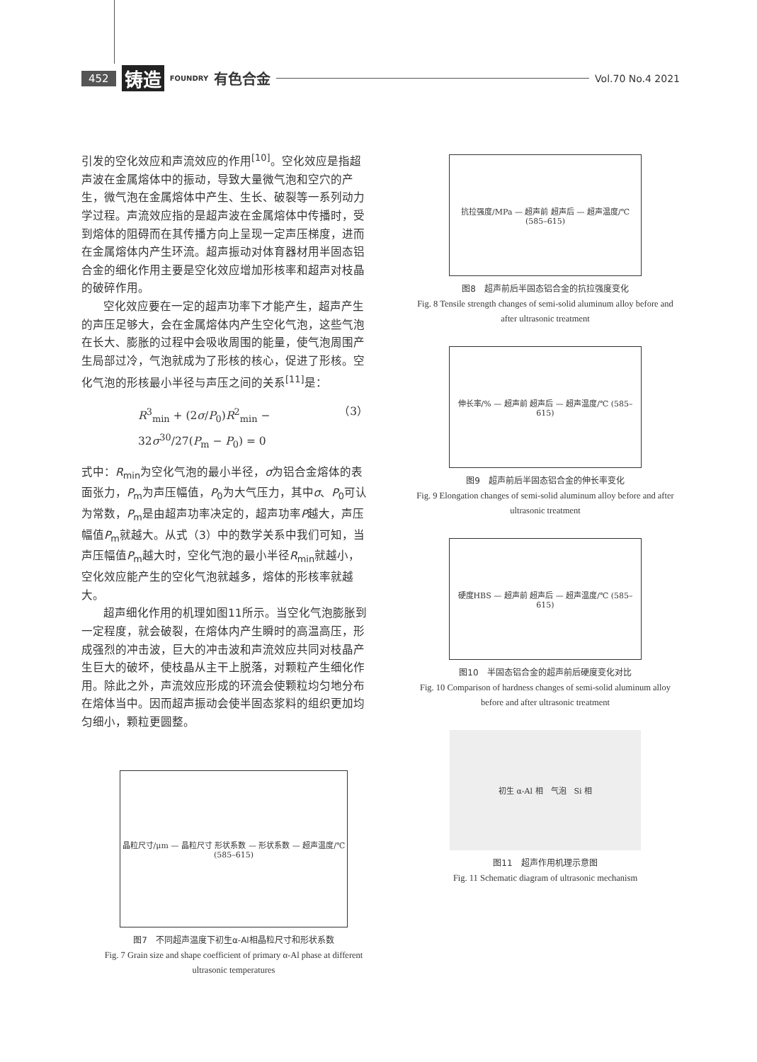452 铸造 FOUNDRY 有色合金 Vol.70 No.4 2021
引发的空化效应和声流效应的作用<sup>[10]</sup>。空化效应是指超声波在金属熔体中的振动，导致大量微气泡和空穴的产生，微气泡在金属熔体中产生、生长、破裂等一系列动力学过程。声流效应指的是超声波在金属熔体中传播时，受到熔体的阻碍而在其传播方向上呈现一定声压梯度，进而在金属熔体内产生环流。超声振动对体育器材用半固态铝合金的细化作用主要是空化效应增加形核率和超声对枝晶的破碎作用。
空化效应要在一定的超声功率下才能产生，超声产生的声压足够大，会在金属熔体内产生空化气泡，这些气泡在长大、膨胀的过程中会吸收周围的能量，使气泡周围产生局部过冷，气泡就成为了形核的核心，促进了形核。空化气泡的形核最小半径与声压之间的关系<sup>[11]</sup>是：
R<sup>3</sup><sub>min</sub> + (2σ/P<sub>0</sub>)R<sup>2</sup><sub>min</sub> − 32σ<sup>30</sup>/27(P<sub>m</sub> − P<sub>0</sub>) = 0 （3）
式中：R<sub>min</sub>为空化气泡的最小半径，σ为铝合金熔体的表面张力，P<sub>m</sub>为声压幅值，P<sub>0</sub>为大气压力，其中σ、P<sub>0</sub>可认为常数，P<sub>m</sub>是由超声功率决定的，超声功率P越大，声压幅值P<sub>m</sub>就越大。从式（3）中的数学关系中我们可知，当声压幅值P<sub>m</sub>越大时，空化气泡的最小半径R<sub>min</sub>就越小，空化效应能产生的空化气泡就越多，熔体的形核率就越大。
超声细化作用的机理如图11所示。当空化气泡膨胀到一定程度，就会破裂，在熔体内产生瞬时的高温高压，形成强烈的冲击波，巨大的冲击波和声流效应共同对枝晶产生巨大的破坏，使枝晶从主干上脱落，对颗粒产生细化作用。除此之外，声流效应形成的环流会使颗粒均匀地分布在熔体当中。因而超声振动会使半固态浆料的组织更加均匀细小，颗粒更圆整。
抗拉强度/MPa — 超声前 超声后 — 超声温度/℃ (585–615)
图8　超声前后半固态铝合金的抗拉强度变化
Fig. 8 Tensile strength changes of semi-solid aluminum alloy before and after ultrasonic treatment
伸长率/% — 超声前 超声后 — 超声温度/℃ (585–615)
图9　超声前后半固态铝合金的伸长率变化
Fig. 9 Elongation changes of semi-solid aluminum alloy before and after ultrasonic treatment
硬度HBS — 超声前 超声后 — 超声温度/℃ (585–615)
图10　半固态铝合金的超声前后硬度变化对比
Fig. 10 Comparison of hardness changes of semi-solid aluminum alloy before and after ultrasonic treatment
初生 α-Al 相　气泡　Si 相
图11　超声作用机理示意图
Fig. 11 Schematic diagram of ultrasonic mechanism
晶粒尺寸/μm — 晶粒尺寸 形状系数 — 形状系数 — 超声温度/℃ (585–615)
图7　不同超声温度下初生α-Al相晶粒尺寸和形状系数
Fig. 7 Grain size and shape coefficient of primary α-Al phase at different ultrasonic temperatures